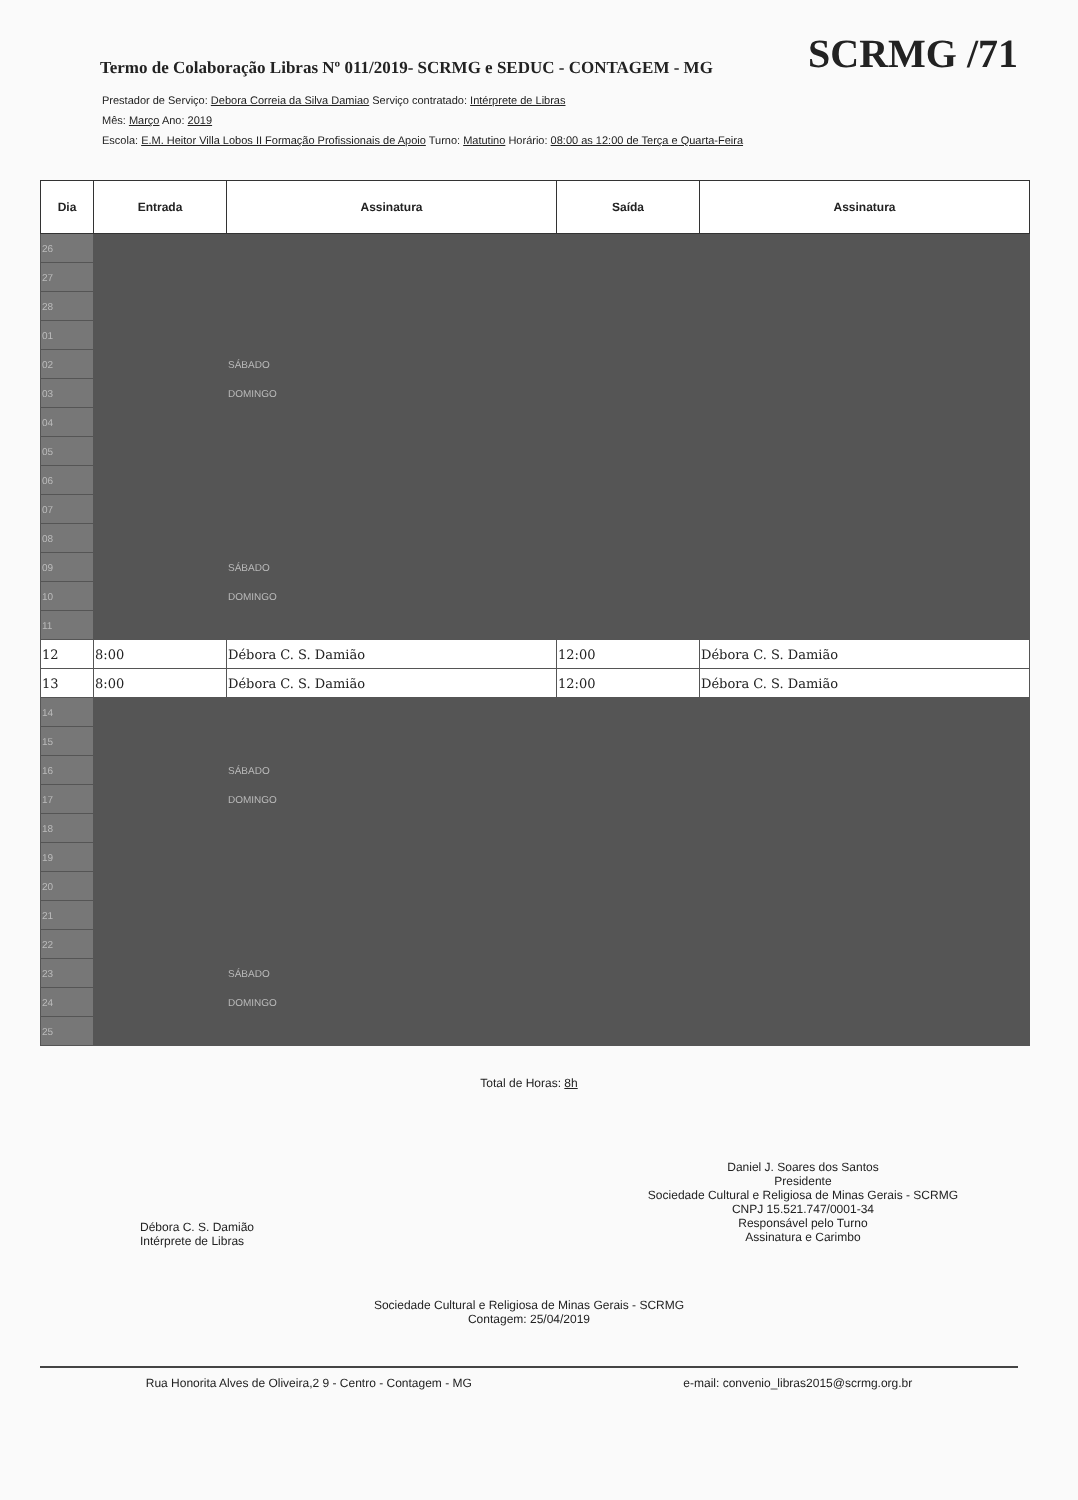Termo de Colaboração Libras Nº 011/2019- SCRMG e SEDUC - CONTAGEM - MG
SCRMG /71
Prestador de Serviço: Debora Correia da Silva Damiao Serviço contratado: Intérprete de Libras
Mês: Março Ano: 2019
Escola: E.M. Heitor Villa Lobos II Formação Profissionais de Apoio Turno: Matutino Horário: 08:00 as 12:00 de Terça e Quarta-Feira
| Dia | Entrada | Assinatura | Saída | Assinatura |
| --- | --- | --- | --- | --- |
| 26 | | | | |
| 27 | | | | |
| 28 | | | | |
| 01 | | | | |
| 02 | | SÁBADO | | |
| 03 | | DOMINGO | | |
| 04 | | | | |
| 05 | | | | |
| 06 | | | | |
| 07 | | | | |
| 08 | | | | |
| 09 | | SÁBADO | | |
| 10 | | DOMINGO | | |
| 11 | | | | |
| 12 | 8:00 | Débora C. S. Damião | 12:00 | Débora C. S. Damião |
| 13 | 8:00 | Débora C. S. Damião | 12:00 | Débora C. S. Damião |
| 14 | | | | |
| 15 | | | | |
| 16 | | SÁBADO | | |
| 17 | | DOMINGO | | |
| 18 | | | | |
| 19 | | | | |
| 20 | | | | |
| 21 | | | | |
| 22 | | | | |
| 23 | | SÁBADO | | |
| 24 | | DOMINGO | | |
| 25 | | | | |
Total de Horas: 8h
Débora C. S. Damião
Intérprete de Libras
Daniel J. Soares dos Santos
Presidente
Sociedade Cultural e Religiosa de Minas Gerais - SCRMG
CNPJ 15.521.747/0001-34
Responsável pelo Turno
Assinatura e Carimbo
Sociedade Cultural e Religiosa de Minas Gerais - SCRMG
Contagem: 25/04/2019
Rua Honorita Alves de Oliveira,2 9 - Centro - Contagem - MG e-mail: convenio_libras2015@scrmg.org.br